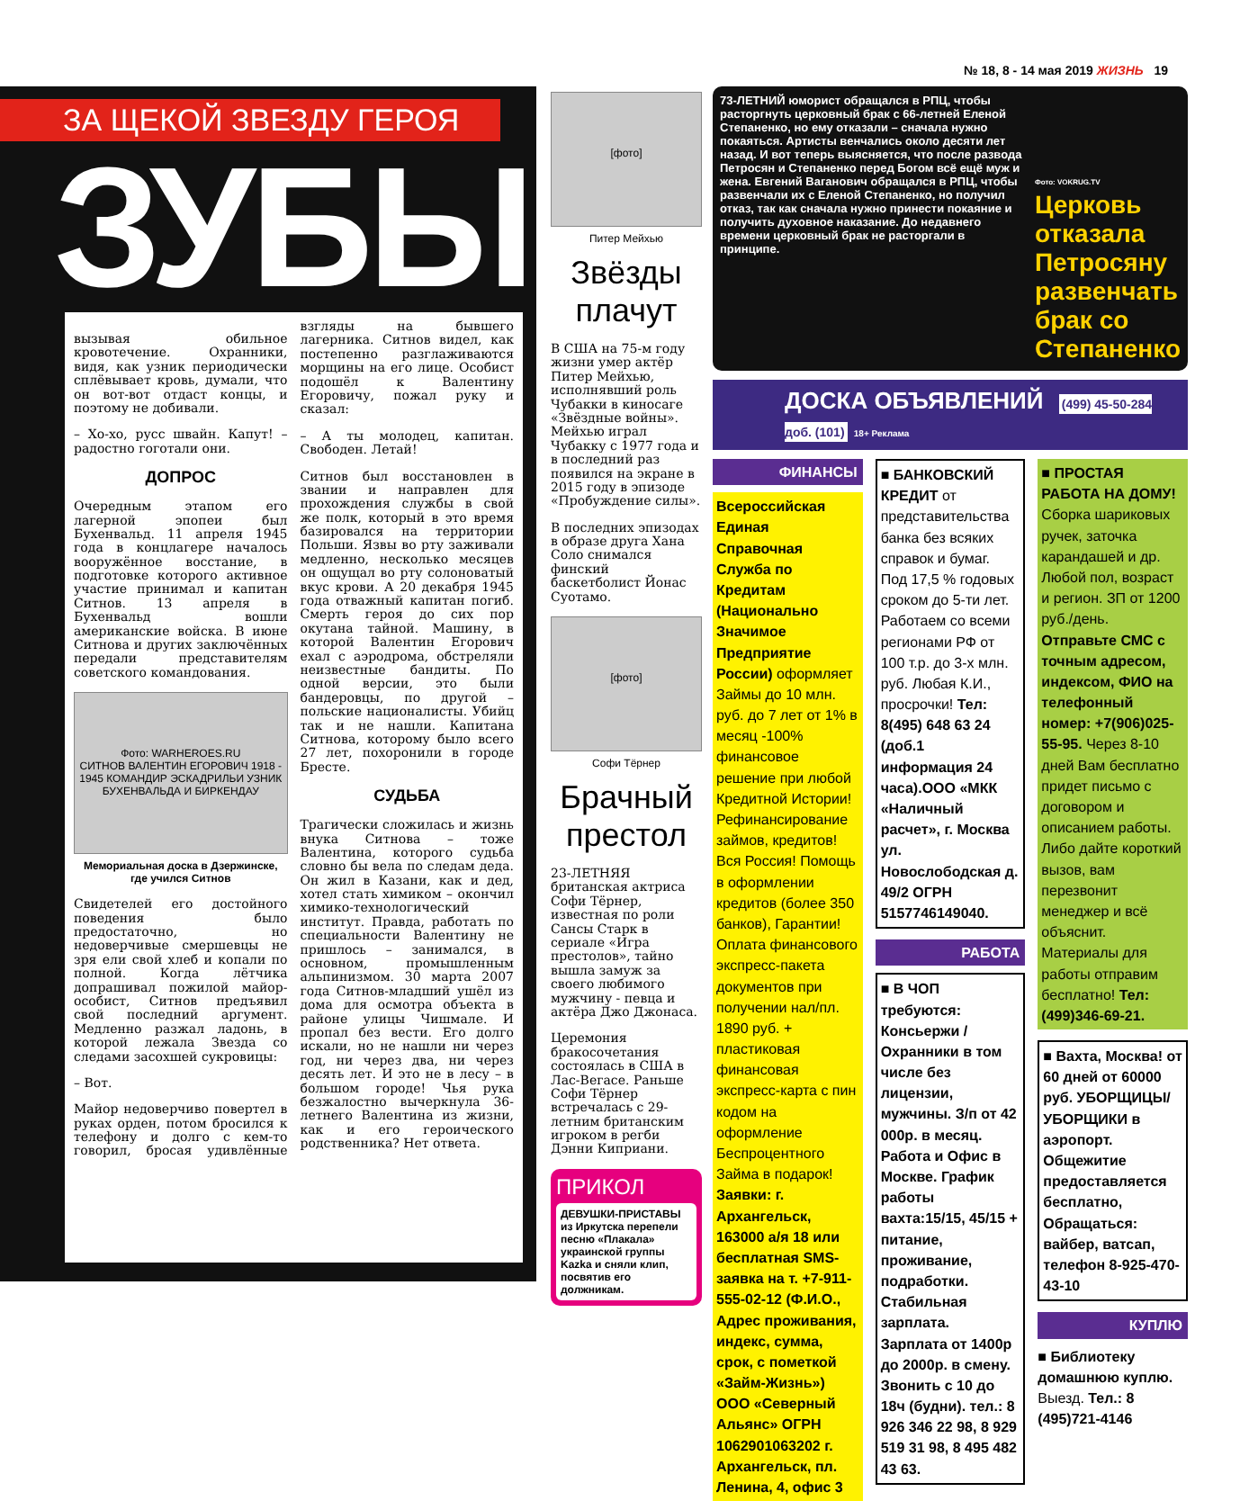№ 18, 8 - 14 мая 2019 ЖИЗНЬ 19
ЗА ЩЕКОЙ ЗВЕЗДУ ГЕРОЯ
ЗУБЫ
вызывая обильное кровотечение. Охранники, видя, как узник периодически сплёвывает кровь, думали, что он вот-вот отдаст концы, и поэтому не добивали.
– Хо-хо, русс швайн. Капут! – радостно гоготали они.
ДОПРОС
Очередным этапом его лагерной эпопеи был Бухенвальд. 11 апреля 1945 года в концлагере началось вооружённое восстание, в подготовке которого активное участие принимал и капитан Ситнов. 13 апреля в Бухенвальд вошли американские войска. В июне Ситнова и других заключённых передали представителям советского командования.
Фото: WARHEROES.RU
СИТНОВ ВАЛЕНТИН ЕГОРОВИЧ 1918 - 1945 КОМАНДИР ЭСКАДРИЛЬИ УЗНИК БУХЕНВАЛЬДА И БИРКЕНДАУ
Мемориальная доска в Дзержинске, где учился Ситнов
Свидетелей его достойного поведения было предостаточно, но недоверчивые смершевцы не зря ели свой хлеб и копали по полной. Когда лётчика допрашивал пожилой майор-особист, Ситнов предъявил свой последний аргумент. Медленно разжал ладонь, в которой лежала Звезда со следами засохшей сукровицы:
– Вот.
Майор недоверчиво повертел в руках орден, потом бросился к телефону и долго с кем-то говорил, бросая удивлённые взгляды на бывшего лагерника. Ситнов видел, как постепенно разглаживаются морщины на его лице. Особист подошёл к Валентину Егоровичу, пожал руку и сказал:
– А ты молодец, капитан. Свободен. Летай!
Ситнов был восстановлен в звании и направлен для прохождения службы в свой же полк, который в это время базировался на территории Польши. Язвы во рту заживали медленно, несколько месяцев он ощущал во рту солоноватый вкус крови. А 20 декабря 1945 года отважный капитан погиб. Смерть героя до сих пор окутана тайной. Машину, в которой Валентин Егорович ехал с аэродрома, обстреляли неизвестные бандиты. По одной версии, это были бандеровцы, по другой – польские националисты. Убийц так и не нашли. Капитана Ситнова, которому было всего 27 лет, похоронили в городе Бресте.
СУДЬБА
Трагически сложилась и жизнь внука Ситнова – тоже Валентина, которого судьба словно бы вела по следам деда. Он жил в Казани, как и дед, хотел стать химиком – окончил химико-технологический институт. Правда, работать по специальности Валентину не пришлось – занимался, в основном, промышленным альпинизмом. 30 марта 2007 года Ситнов-младший ушёл из дома для осмотра объекта в районе улицы Чишмале. И пропал без вести. Его долго искали, но не нашли ни через год, ни через два, ни через десять лет. И это не в лесу – в большом городе! Чья рука безжалостно вычеркнула 36-летнего Валентина из жизни, как и его героического родственника? Нет ответа.
[фото]
Питер Мейхью
Звёзды плачут
В США на 75-м году жизни умер актёр Питер Мейхью, исполнявший роль Чубакки в киносаге «Звёздные войны». Мейхью играл Чубакку с 1977 года и в последний раз появился на экране в 2015 году в эпизоде «Пробуждение силы».
В последних эпизодах в образе друга Хана Соло снимался финский баскетболист Йонас Суотамо.
[фото]
Софи Тёрнер
Брачный престол
23-ЛЕТНЯЯ британская актриса Софи Тёрнер, известная по роли Сансы Старк в сериале «Игра престолов», тайно вышла замуж за своего любимого мужчину - певца и актёра Джо Джонаса.
Церемония бракосочетания состоялась в США в Лас-Вегасе. Раньше Софи Тёрнер встречалась с 29-летним британским игроком в регби Дэнни Киприани.
ПРИКОЛ
ДЕВУШКИ-ПРИСТАВЫ из Иркутска перепели песню «Плакала» украинской группы Kazka и сняли клип, посвятив его должникам.
73-ЛЕТНИЙ юморист обращался в РПЦ, чтобы расторгнуть церковный брак с 66-летней Еленой Степаненко, но ему отказали – сначала нужно покаяться. Артисты венчались около десяти лет назад. И вот теперь выясняется, что после развода Петросян и Степаненко перед Богом всё ещё муж и жена. Евгений Ваганович обращался в РПЦ, чтобы развенчали их с Еленой Степаненко, но получил отказ, так как сначала нужно принести покаяние и получить духовное наказание. До недавнего времени церковный брак не расторгали в принципе.
Фото: VOKRUG.TV
Церковь отказала Петросяну развенчать брак со Степаненко
ДОСКА ОБЪЯВЛЕНИЙ (499) 45-50-284 доб. (101) 18+ Реклама
ФИНАНСЫ
Всероссийская Единая Справочная Служба по Кредитам (Национально Значимое Предприятие России) оформляет Займы до 10 млн. руб. до 7 лет от 1% в месяц -100% финансовое решение при любой Кредитной Истории! Рефинансирование займов, кредитов!Вся Россия! Помощь в оформлении кредитов (более 350 банков), Гарантии! Оплата финансового экспресс-пакета документов при получении нал/пл. 1890 руб. + пластиковая финансовая экспресс-карта с пин кодом на оформление Беспроцентного Займа в подарок! Заявки: г. Архангельск, 163000 а/я 18 или бесплатная SMS-заявка на т. +7-911-555-02-12 (Ф.И.О., Адрес проживания, индекс, сумма, срок, с пометкой «Займ-Жизнь») ООО «Северный Альянс» ОГРН 1062901063202 г. Архангельск, пл. Ленина, 4, офис 3
■ БАНКОВСКИЙ КРЕДИТ от представительства банка без всяких справок и бумаг. Под 17,5 % годовых сроком до 5-ти лет. Работаем со всеми регионами РФ от 100 т.р. до 3-х млн. руб. Любая К.И., просрочки! Тел: 8(495) 648 63 24 (доб.1 информация 24 часа).ООО «МКК «Наличный расчет», г. Москва ул. Новослободская д. 49/2 ОГРН 5157746149040.
РАБОТА
■ В ЧОП требуются: Консьержи / Охранники в том числе без лицензии, мужчины. З/п от 42 000р. в месяц. Работа и Офис в Москве. График работы вахта:15/15, 45/15 + питание, проживание, подработки. Стабильная зарплата. Зарплата от 1400р до 2000р. в смену. Звонить с 10 до 18ч (будни). тел.: 8 926 346 22 98, 8 929 519 31 98, 8 495 482 43 63.
■ ПРОСТАЯ РАБОТА НА ДОМУ! Сборка шариковых ручек, заточка карандашей и др. Любой пол, возраст и регион. ЗП от 1200 руб./день. Отправьте СМС с точным адресом, индексом, ФИО на телефонный номер: +7(906)025-55-95. Через 8-10 дней Вам бесплатно придет письмо с договором и описанием работы. Либо дайте короткий вызов, вам перезвонит менеджер и всё объяснит. Материалы для работы отправим бесплатно! Тел:(499)346-69-21.
■ Вахта, Москва! от 60 дней от 60000 руб. УБОРЩИЦЫ/ УБОРЩИКИ в аэропорт. Общежитие предоставляется бесплатно, Обращаться: вайбер, ватсап, телефон 8-925-470-43-10
КУПЛЮ
■ Библиотеку домашнюю куплю. Выезд. Тел.: 8 (495)721-4146